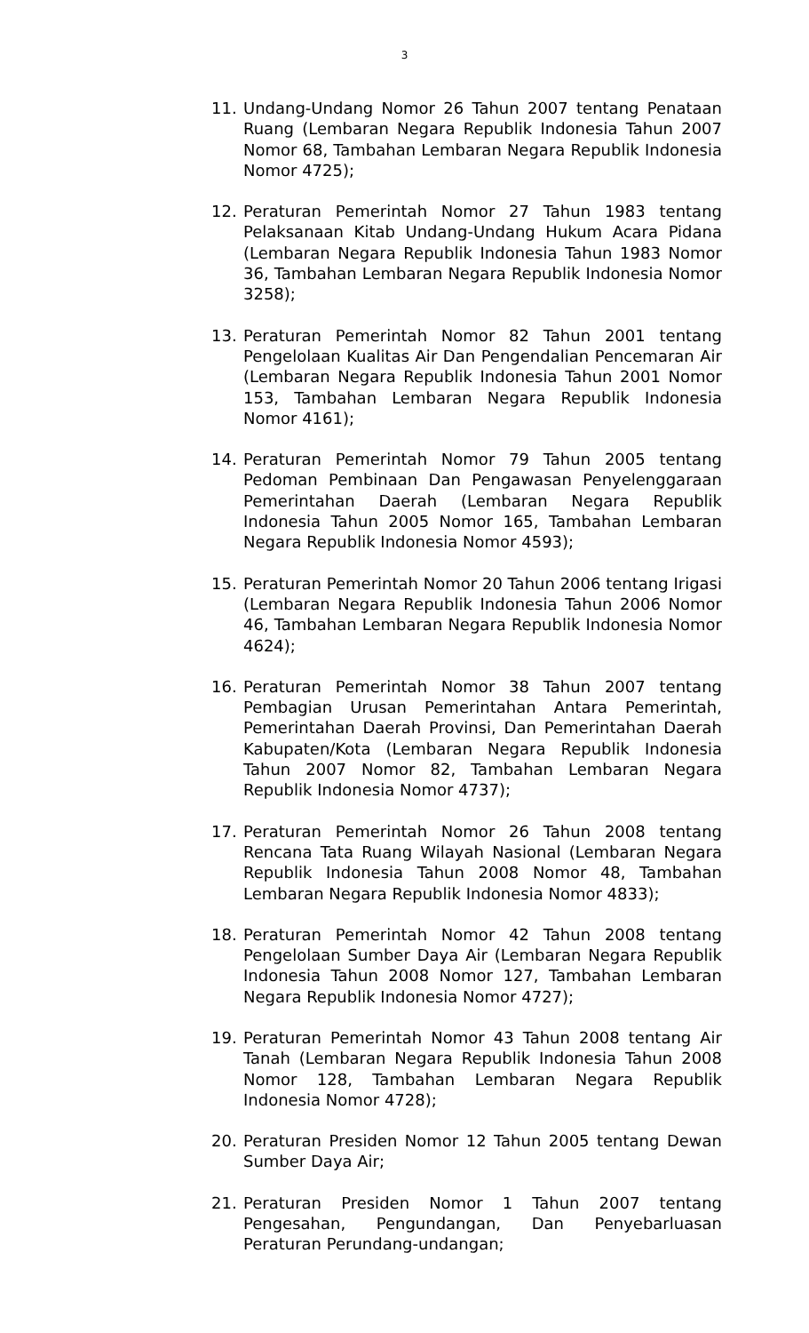3
11. Undang-Undang Nomor 26 Tahun 2007 tentang Penataan Ruang (Lembaran Negara Republik Indonesia Tahun 2007 Nomor 68, Tambahan Lembaran Negara Republik Indonesia Nomor 4725);
12. Peraturan Pemerintah Nomor 27 Tahun 1983 tentang Pelaksanaan Kitab Undang-Undang Hukum Acara Pidana (Lembaran Negara Republik Indonesia Tahun 1983 Nomor 36, Tambahan Lembaran Negara Republik Indonesia Nomor 3258);
13. Peraturan Pemerintah Nomor 82 Tahun 2001 tentang Pengelolaan Kualitas Air Dan Pengendalian Pencemaran Air (Lembaran Negara Republik Indonesia Tahun 2001 Nomor 153, Tambahan Lembaran Negara Republik Indonesia Nomor 4161);
14. Peraturan Pemerintah Nomor 79 Tahun 2005 tentang Pedoman Pembinaan Dan Pengawasan Penyelenggaraan Pemerintahan Daerah (Lembaran Negara Republik Indonesia Tahun 2005 Nomor 165, Tambahan Lembaran Negara Republik Indonesia Nomor 4593);
15. Peraturan Pemerintah Nomor 20 Tahun 2006 tentang Irigasi (Lembaran Negara Republik Indonesia Tahun 2006 Nomor 46, Tambahan Lembaran Negara Republik Indonesia Nomor 4624);
16. Peraturan Pemerintah Nomor 38 Tahun 2007 tentang Pembagian Urusan Pemerintahan Antara Pemerintah, Pemerintahan Daerah Provinsi, Dan Pemerintahan Daerah Kabupaten/Kota (Lembaran Negara Republik Indonesia Tahun 2007 Nomor 82, Tambahan Lembaran Negara Republik Indonesia Nomor 4737);
17. Peraturan Pemerintah Nomor 26 Tahun 2008 tentang Rencana Tata Ruang Wilayah Nasional (Lembaran Negara Republik Indonesia Tahun 2008 Nomor 48, Tambahan Lembaran Negara Republik Indonesia Nomor 4833);
18. Peraturan Pemerintah Nomor 42 Tahun 2008 tentang Pengelolaan Sumber Daya Air (Lembaran Negara Republik Indonesia Tahun 2008 Nomor 127, Tambahan Lembaran Negara Republik Indonesia Nomor 4727);
19. Peraturan Pemerintah Nomor 43 Tahun 2008 tentang Air Tanah (Lembaran Negara Republik Indonesia Tahun 2008 Nomor 128, Tambahan Lembaran Negara Republik Indonesia Nomor 4728);
20. Peraturan Presiden Nomor 12 Tahun 2005 tentang Dewan Sumber Daya Air;
21. Peraturan Presiden Nomor 1 Tahun 2007 tentang Pengesahan, Pengundangan, Dan Penyebarluasan Peraturan Perundang-undangan;